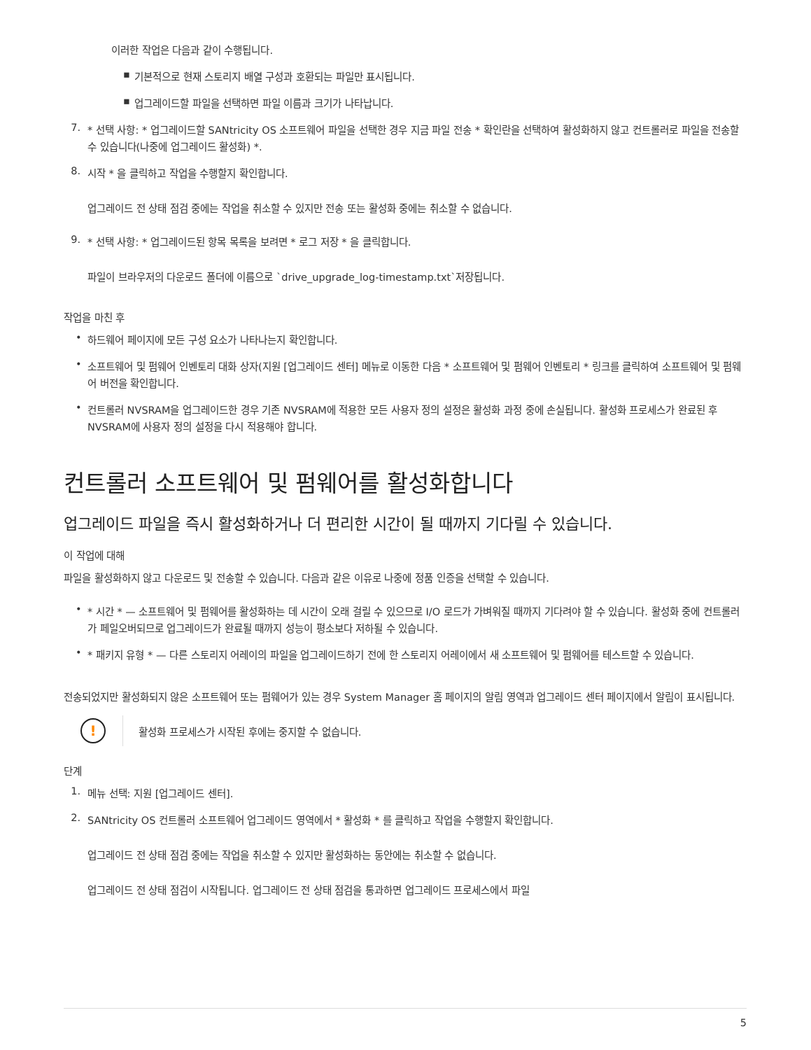이러한 작업은 다음과 같이 수행됩니다.
▪
기본적으로 현재 스토리지 배열 구성과 호환되는 파일만 표시됩니다.
▪
업그레이드할 파일을 선택하면 파일 이름과 크기가 나타납니다.
7.
* 선택 사항: * 업그레이드할 SANtricity OS 소프트웨어 파일을 선택한 경우 지금 파일 전송 * 확인란을 선택하여 활성화하지 않고 컨트롤러로 파일을 전송할 수 있습니다(나중에 업그레이드 활성화) *.
8.
시작 * 을 클릭하고 작업을 수행할지 확인합니다.
업그레이드 전 상태 점검 중에는 작업을 취소할 수 있지만 전송 또는 활성화 중에는 취소할 수 없습니다.
9.
* 선택 사항: * 업그레이드된 항목 목록을 보려면 * 로그 저장 * 을 클릭합니다.
파일이 브라우저의 다운로드 폴더에 이름으로 `drive_upgrade_log-timestamp.txt`저장됩니다.
작업을 마친 후
•
하드웨어 페이지에 모든 구성 요소가 나타나는지 확인합니다.
•
소프트웨어 및 펌웨어 인벤토리 대화 상자(지원 [업그레이드 센터] 메뉴로 이동한 다음 * 소프트웨어 및 펌웨어 인벤토리 * 링크를 클릭하여 소프트웨어 및 펌웨어 버전을 확인합니다.
•
컨트롤러 NVSRAM을 업그레이드한 경우 기존 NVSRAM에 적용한 모든 사용자 정의 설정은 활성화 과정 중에 손실됩니다. 활성화 프로세스가 완료된 후 NVSRAM에 사용자 정의 설정을 다시 적용해야 합니다.
컨트롤러 소프트웨어 및 펌웨어를 활성화합니다
업그레이드 파일을 즉시 활성화하거나 더 편리한 시간이 될 때까지 기다릴 수 있습니다.
이 작업에 대해
파일을 활성화하지 않고 다운로드 및 전송할 수 있습니다. 다음과 같은 이유로 나중에 정품 인증을 선택할 수 있습니다.
•
* 시간 * — 소프트웨어 및 펌웨어를 활성화하는 데 시간이 오래 걸릴 수 있으므로 I/O 로드가 가벼워질 때까지 기다려야 할 수 있습니다. 활성화 중에 컨트롤러가 페일오버되므로 업그레이드가 완료될 때까지 성능이 평소보다 저하될 수 있습니다.
•
* 패키지 유형 * — 다른 스토리지 어레이의 파일을 업그레이드하기 전에 한 스토리지 어레이에서 새 소프트웨어 및 펌웨어를 테스트할 수 있습니다.
전송되었지만 활성화되지 않은 소프트웨어 또는 펌웨어가 있는 경우 System Manager 홈 페이지의 알림 영역과 업그레이드 센터 페이지에서 알림이 표시됩니다.
!
활성화 프로세스가 시작된 후에는 중지할 수 없습니다.
단계
1.
메뉴 선택: 지원 [업그레이드 센터].
2.
SANtricity OS 컨트롤러 소프트웨어 업그레이드 영역에서 * 활성화 * 를 클릭하고 작업을 수행할지 확인합니다.
업그레이드 전 상태 점검 중에는 작업을 취소할 수 있지만 활성화하는 동안에는 취소할 수 없습니다.
업그레이드 전 상태 점검이 시작됩니다. 업그레이드 전 상태 점검을 통과하면 업그레이드 프로세스에서 파일
5